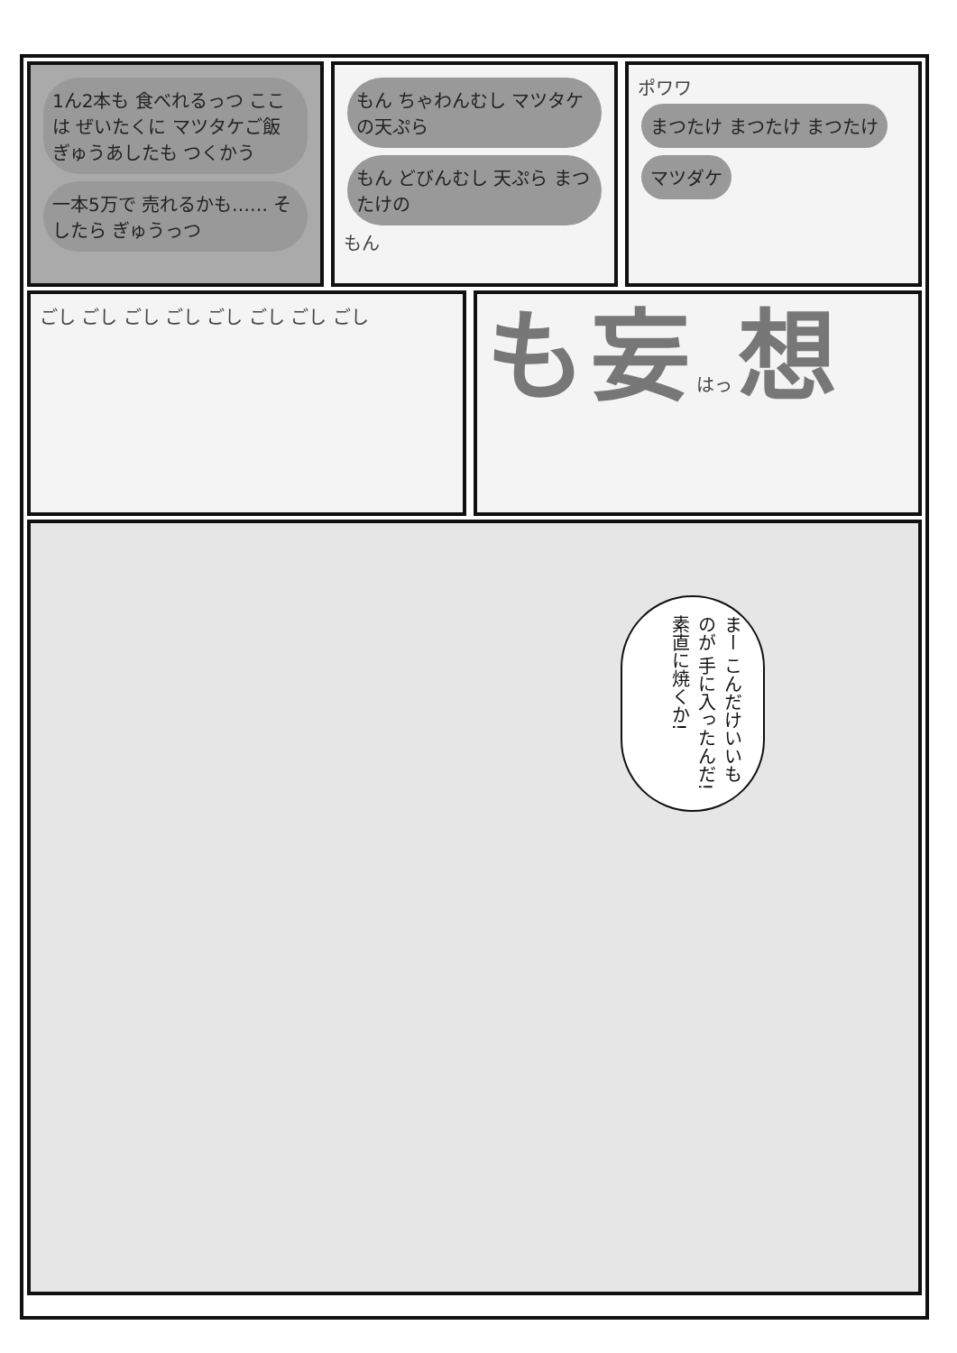1ん2本も 食べれるっつ ここは ぜいたくに マツタケご飯 ぎゅうあしたも つくかう 一本5万で 売れるかも…… そしたら ぎゅうっつ
もん ちゃわんむし マツタケの天ぷら もん どびんむし 天ぷら まつたけの もん
ポワワ まつたけ まつたけ まつたけ マツダケ
ごし ごし ごし ごし ごし ごし ごし ごし
も 妄 はっ 想
まー こんだけいいものが 手に入ったんだ! 素直に焼くか!